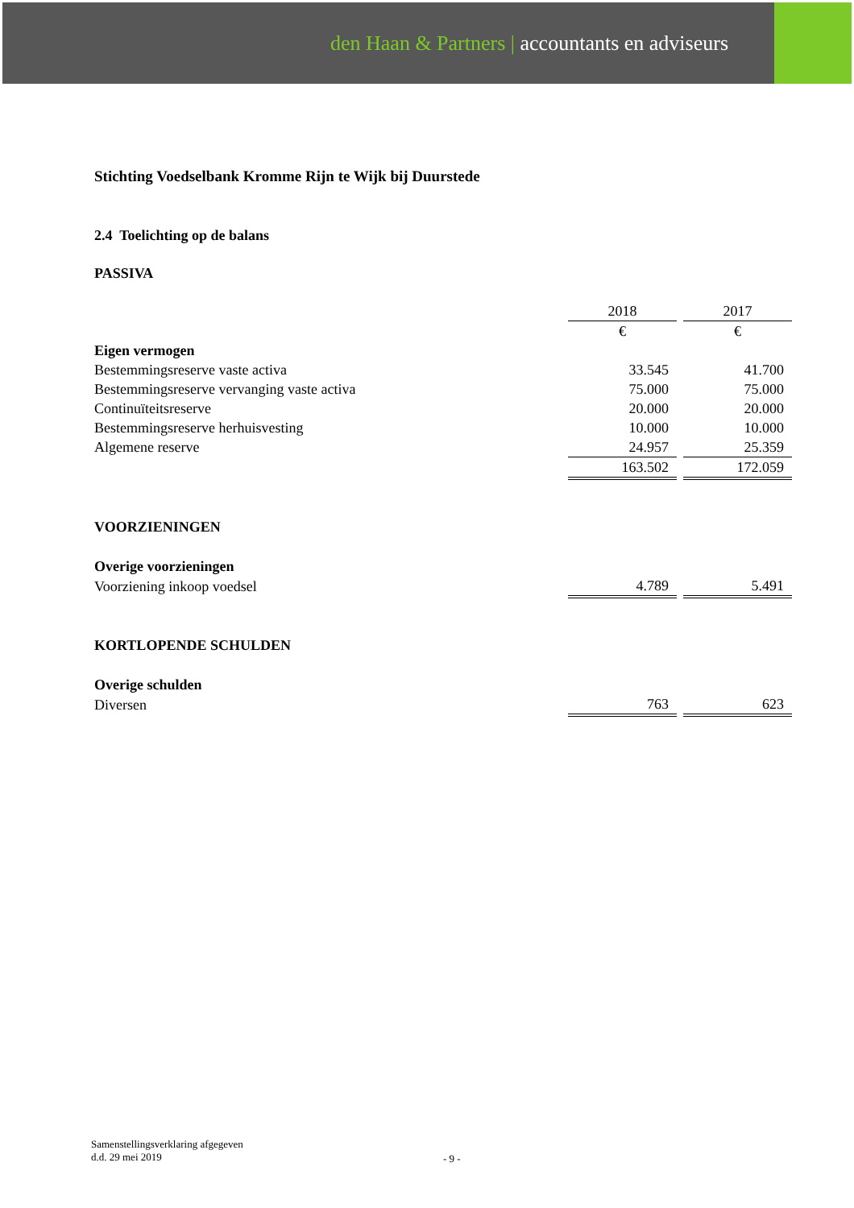den Haan & Partners | accountants en adviseurs
Stichting Voedselbank Kromme Rijn te Wijk bij Duurstede
2.4 Toelichting op de balans
PASSIVA
| | 2018 | | 2017 |
| | € | | € |
| Eigen vermogen | | | |
| Bestemmingsreserve vaste activa | 33.545 | | 41.700 |
| Bestemmingsreserve vervanging vaste activa | 75.000 | | 75.000 |
| Continuïteitsreserve | 20.000 | | 20.000 |
| Bestemmingsreserve herhuisvesting | 10.000 | | 10.000 |
| Algemene reserve | 24.957 | | 25.359 |
| | 163.502 | | 172.059 |
VOORZIENINGEN
| Overige voorzieningen | | | |
| Voorziening inkoop voedsel | 4.789 | | 5.491 |
KORTLOPENDE SCHULDEN
| Overige schulden | | | |
| Diversen | 763 | | 623 |
Samenstellingsverklaring afgegeven
d.d. 29 mei 2019
- 9 -